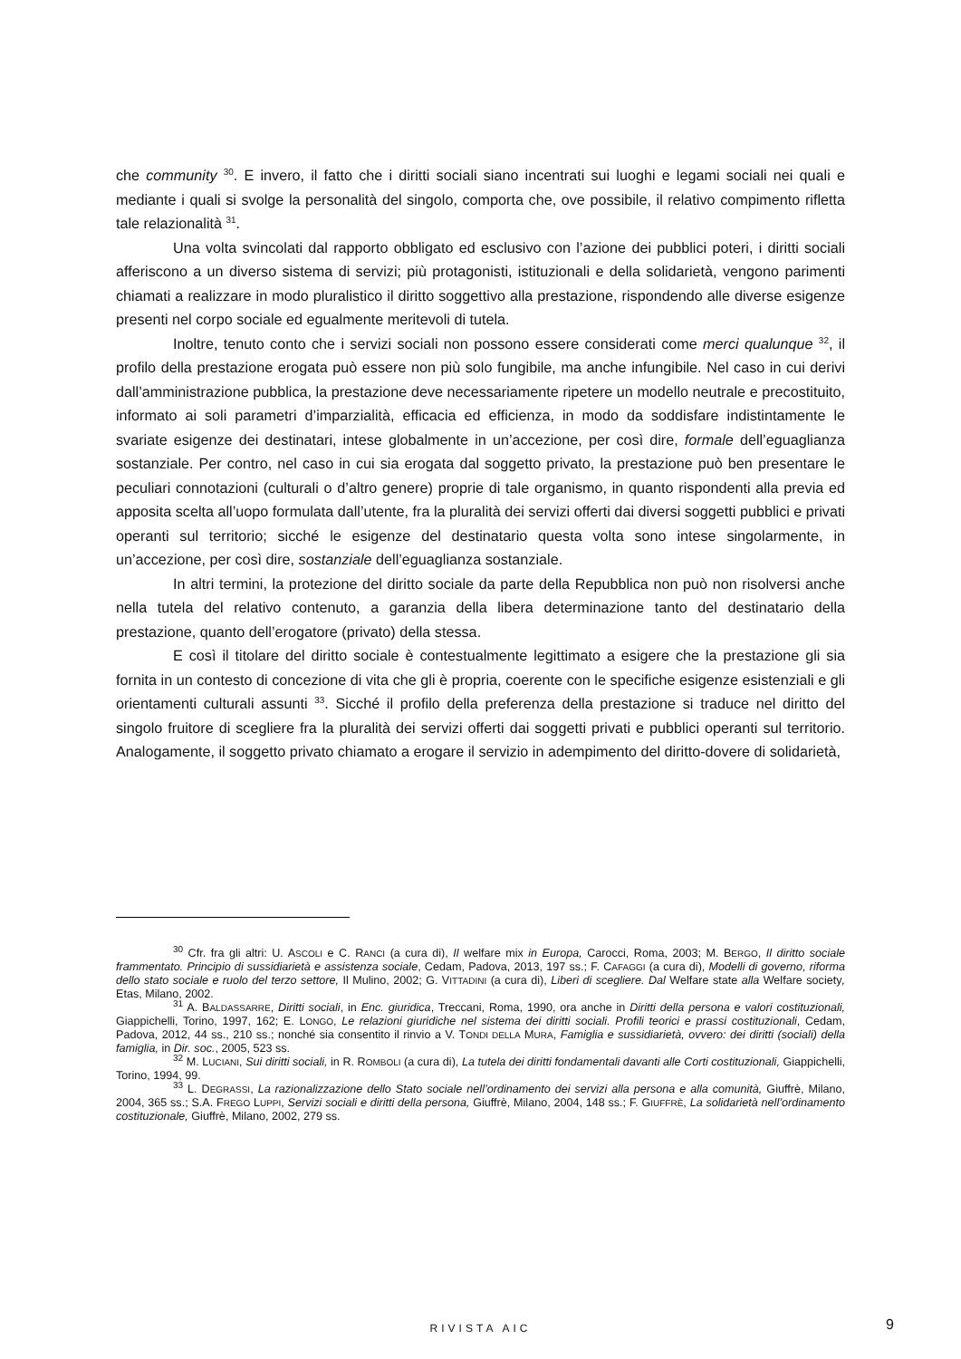che community <sup>30</sup>. E invero, il fatto che i diritti sociali siano incentrati sui luoghi e legami sociali nei quali e mediante i quali si svolge la personalità del singolo, comporta che, ove possibile, il relativo compimento rifletta tale relazionalità <sup>31</sup>.
Una volta svincolati dal rapporto obbligato ed esclusivo con l’azione dei pubblici poteri, i diritti sociali afferiscono a un diverso sistema di servizi; più protagonisti, istituzionali e della solidarietà, vengono parimenti chiamati a realizzare in modo pluralistico il diritto soggettivo alla prestazione, rispondendo alle diverse esigenze presenti nel corpo sociale ed egualmente meritevoli di tutela.
Inoltre, tenuto conto che i servizi sociali non possono essere considerati come merci qualunque <sup>32</sup>, il profilo della prestazione erogata può essere non più solo fungibile, ma anche infungibile. Nel caso in cui derivi dall’amministrazione pubblica, la prestazione deve necessariamente ripetere un modello neutrale e precostituito, informato ai soli parametri d’imparzialità, efficacia ed efficienza, in modo da soddisfare indistintamente le svariate esigenze dei destinatari, intese globalmente in un’accezione, per così dire, formale dell’eguaglianza sostanziale. Per contro, nel caso in cui sia erogata dal soggetto privato, la prestazione può ben presentare le peculiari connotazioni (culturali o d’altro genere) proprie di tale organismo, in quanto rispondenti alla previa ed apposita scelta all’uopo formulata dall’utente, fra la pluralità dei servizi offerti dai diversi soggetti pubblici e privati operanti sul territorio; sicché le esigenze del destinatario questa volta sono intese singolarmente, in un’accezione, per così dire, sostanziale dell’eguaglianza sostanziale.
In altri termini, la protezione del diritto sociale da parte della Repubblica non può non risolversi anche nella tutela del relativo contenuto, a garanzia della libera determinazione tanto del destinatario della prestazione, quanto dell’erogatore (privato) della stessa.
E così il titolare del diritto sociale è contestualmente legittimato a esigere che la prestazione gli sia fornita in un contesto di concezione di vita che gli è propria, coerente con le specifiche esigenze esistenziali e gli orientamenti culturali assunti <sup>33</sup>. Sicché il profilo della preferenza della prestazione si traduce nel diritto del singolo fruitore di scegliere fra la pluralità dei servizi offerti dai soggetti privati e pubblici operanti sul territorio. Analogamente, il soggetto privato chiamato a erogare il servizio in adempimento del diritto-dovere di solidarietà,
<sup>30</sup> Cfr. fra gli altri: U. ASCOLI e C. RANCI (a cura di), Il welfare mix in Europa, Carocci, Roma, 2003; M. BERGO, Il diritto sociale frammentato. Principio di sussidiarietà e assistenza sociale, Cedam, Padova, 2013, 197 ss.; F. CAFAGGI (a cura di), Modelli di governo, riforma dello stato sociale e ruolo del terzo settore, Il Mulino, 2002; G. VITTADINI (a cura di), Liberi di scegliere. Dal Welfare state alla Welfare society, Etas, Milano, 2002.
<sup>31</sup> A. BALDASSARRE, Diritti sociali, in Enc. giuridica, Treccani, Roma, 1990, ora anche in Diritti della persona e valori costituzionali, Giappichelli, Torino, 1997, 162; E. LONGO, Le relazioni giuridiche nel sistema dei diritti sociali. Profili teorici e prassi costituzionali, Cedam, Padova, 2012, 44 ss., 210 ss.; nonché sia consentito il rinvio a V. TONDI DELLA MURA, Famiglia e sussidiarietà, ovvero: dei diritti (sociali) della famiglia, in Dir. soc., 2005, 523 ss.
<sup>32</sup> M. LUCIANI, Sui diritti sociali, in R. ROMBOLI (a cura di), La tutela dei diritti fondamentali davanti alle Corti costituzionali, Giappichelli, Torino, 1994, 99.
<sup>33</sup> L. DEGRASSI, La razionalizzazione dello Stato sociale nell’ordinamento dei servizi alla persona e alla comunità, Giuffrè, Milano, 2004, 365 ss.; S.A. FREGO LUPPI, Servizi sociali e diritti della persona, Giuffrè, Milano, 2004, 148 ss.; F. GIUFFRÈ, La solidarietà nell’ordinamento costituzionale, Giuffrè, Milano, 2002, 279 ss.
RIVISTA AIC 9